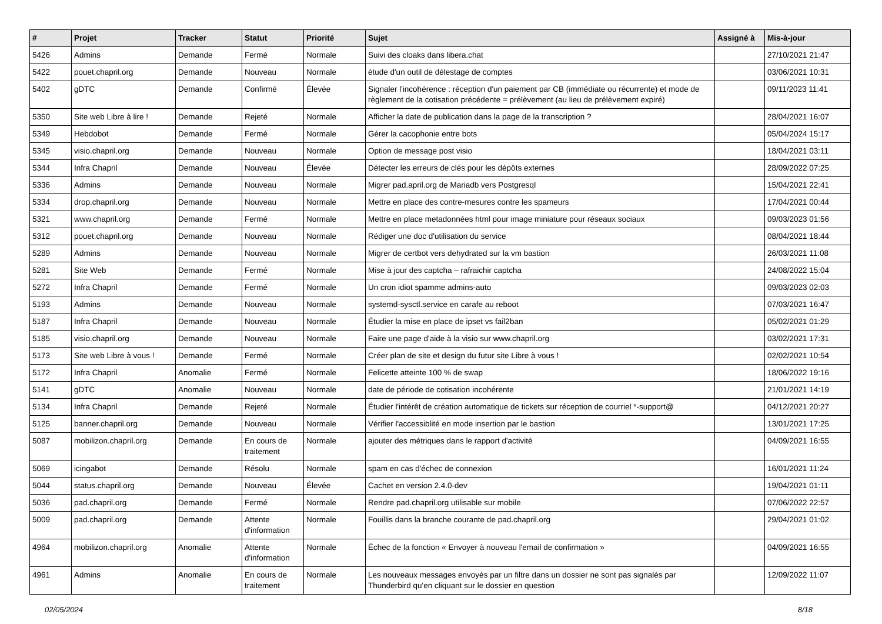| # | Projet | Tracker | Statut | Priorité | Sujet | Assigné à | Mis-à-jour |
| --- | --- | --- | --- | --- | --- | --- | --- |
| 5426 | Admins | Demande | Fermé | Normale | Suivi des cloaks dans libera.chat | | 27/10/2021 21:47 |
| 5422 | pouet.chapril.org | Demande | Nouveau | Normale | étude d'un outil de délestage de comptes | | 03/06/2021 10:31 |
| 5402 | gDTC | Demande | Confirmé | Élevée | Signaler l'incohérence : réception d'un paiement par CB (immédiate ou récurrente) et mode de règlement de la cotisation précédente = prélèvement (au lieu de prélèvement expiré) | | 09/11/2023 11:41 |
| 5350 | Site web Libre à lire ! | Demande | Rejeté | Normale | Afficher la date de publication dans la page de la transcription ? | | 28/04/2021 16:07 |
| 5349 | Hebdobot | Demande | Fermé | Normale | Gérer la cacophonie entre bots | | 05/04/2024 15:17 |
| 5345 | visio.chapril.org | Demande | Nouveau | Normale | Option de message post visio | | 18/04/2021 03:11 |
| 5344 | Infra Chapril | Demande | Nouveau | Élevée | Détecter les erreurs de clés pour les dépôts externes | | 28/09/2022 07:25 |
| 5336 | Admins | Demande | Nouveau | Normale | Migrer pad.april.org de Mariadb vers Postgresql | | 15/04/2021 22:41 |
| 5334 | drop.chapril.org | Demande | Nouveau | Normale | Mettre en place des contre-mesures contre les spameurs | | 17/04/2021 00:44 |
| 5321 | www.chapril.org | Demande | Fermé | Normale | Mettre en place metadonnées html pour image miniature pour réseaux sociaux | | 09/03/2023 01:56 |
| 5312 | pouet.chapril.org | Demande | Nouveau | Normale | Rédiger une doc d'utilisation du service | | 08/04/2021 18:44 |
| 5289 | Admins | Demande | Nouveau | Normale | Migrer de certbot vers dehydrated sur la vm bastion | | 26/03/2021 11:08 |
| 5281 | Site Web | Demande | Fermé | Normale | Mise à jour des captcha – rafraichir captcha | | 24/08/2022 15:04 |
| 5272 | Infra Chapril | Demande | Fermé | Normale | Un cron idiot spamme admins-auto | | 09/03/2023 02:03 |
| 5193 | Admins | Demande | Nouveau | Normale | systemd-sysctl.service en carafe au reboot | | 07/03/2021 16:47 |
| 5187 | Infra Chapril | Demande | Nouveau | Normale | Étudier la mise en place de ipset vs fail2ban | | 05/02/2021 01:29 |
| 5185 | visio.chapril.org | Demande | Nouveau | Normale | Faire une page d'aide à la visio sur www.chapril.org | | 03/02/2021 17:31 |
| 5173 | Site web Libre à vous ! | Demande | Fermé | Normale | Créer plan de site et design du futur site Libre à vous ! | | 02/02/2021 10:54 |
| 5172 | Infra Chapril | Anomalie | Fermé | Normale | Felicette atteinte 100 % de swap | | 18/06/2022 19:16 |
| 5141 | gDTC | Anomalie | Nouveau | Normale | date de période de cotisation incohérente | | 21/01/2021 14:19 |
| 5134 | Infra Chapril | Demande | Rejeté | Normale | Étudier l'intérêt de création automatique de tickets sur réception de courriel *-support@ | | 04/12/2021 20:27 |
| 5125 | banner.chapril.org | Demande | Nouveau | Normale | Vérifier l'accessiblité en mode insertion par le bastion | | 13/01/2021 17:25 |
| 5087 | mobilizon.chapril.org | Demande | En cours de traitement | Normale | ajouter des métriques dans le rapport d'activité | | 04/09/2021 16:55 |
| 5069 | icingabot | Demande | Résolu | Normale | spam en cas d'échec de connexion | | 16/01/2021 11:24 |
| 5044 | status.chapril.org | Demande | Nouveau | Élevée | Cachet en version 2.4.0-dev | | 19/04/2021 01:11 |
| 5036 | pad.chapril.org | Demande | Fermé | Normale | Rendre pad.chapril.org utilisable sur mobile | | 07/06/2022 22:57 |
| 5009 | pad.chapril.org | Demande | Attente d'information | Normale | Fouillis dans la branche courante de pad.chapril.org | | 29/04/2021 01:02 |
| 4964 | mobilizon.chapril.org | Anomalie | Attente d'information | Normale | Échec de la fonction « Envoyer à nouveau l'email de confirmation » | | 04/09/2021 16:55 |
| 4961 | Admins | Anomalie | En cours de traitement | Normale | Les nouveaux messages envoyés par un filtre dans un dossier ne sont pas signalés par Thunderbird qu'en cliquant sur le dossier en question | | 12/09/2022 11:07 |
02/05/2024 8/18